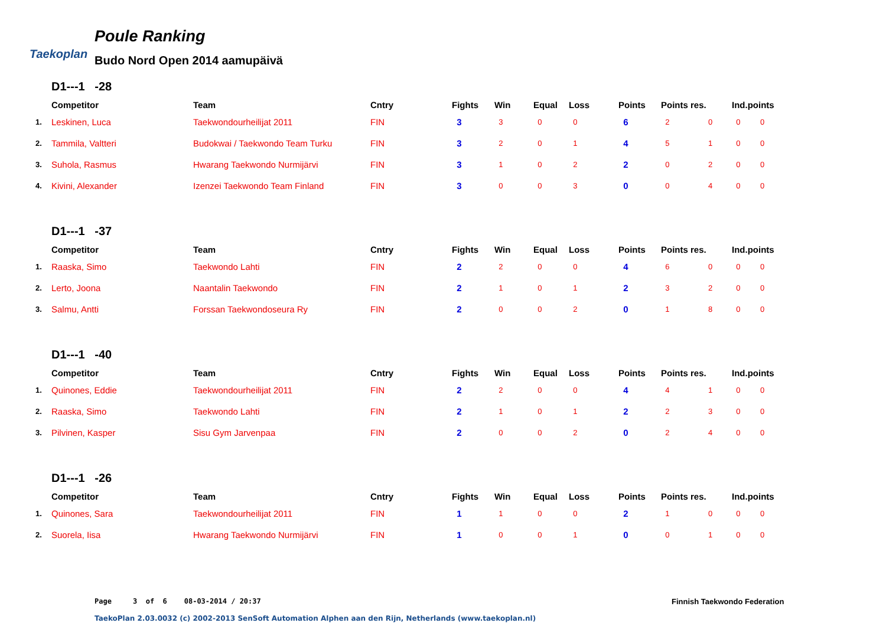Taekoplan
Poule Ranking
Budo Nord Open 2014 aamupäivä
D1---1 -28
| | Competitor | Team | Cntry | Fights | Win | Equal | Loss | Points | Points res. | | Ind.points | |
| --- | --- | --- | --- | --- | --- | --- | --- | --- | --- | --- | --- | --- |
| 1. | Leskinen, Luca | Taekwondourheilijat 2011 | FIN | 3 | 3 | 0 | 0 | 6 | 2 | 0 | 0 | 0 |
| 2. | Tammila, Valtteri | Budokwai / Taekwondo Team Turku | FIN | 3 | 2 | 0 | 1 | 4 | 5 | 1 | 0 | 0 |
| 3. | Suhola, Rasmus | Hwarang Taekwondo Nurmijärvi | FIN | 3 | 1 | 0 | 2 | 2 | 0 | 2 | 0 | 0 |
| 4. | Kivini, Alexander | Izenzei Taekwondo Team Finland | FIN | 3 | 0 | 0 | 3 | 0 | 0 | 4 | 0 | 0 |
D1---1 -37
| | Competitor | Team | Cntry | Fights | Win | Equal | Loss | Points | Points res. | | Ind.points | |
| --- | --- | --- | --- | --- | --- | --- | --- | --- | --- | --- | --- | --- |
| 1. | Raaska, Simo | Taekwondo Lahti | FIN | 2 | 2 | 0 | 0 | 4 | 6 | 0 | 0 | 0 |
| 2. | Lerto, Joona | Naantalin Taekwondo | FIN | 2 | 1 | 0 | 1 | 2 | 3 | 2 | 0 | 0 |
| 3. | Salmu, Antti | Forssan Taekwondoseura Ry | FIN | 2 | 0 | 0 | 2 | 0 | 1 | 8 | 0 | 0 |
D1---1 -40
| | Competitor | Team | Cntry | Fights | Win | Equal | Loss | Points | Points res. | | Ind.points | |
| --- | --- | --- | --- | --- | --- | --- | --- | --- | --- | --- | --- | --- |
| 1. | Quinones, Eddie | Taekwondourheilijat 2011 | FIN | 2 | 2 | 0 | 0 | 4 | 4 | 1 | 0 | 0 |
| 2. | Raaska, Simo | Taekwondo Lahti | FIN | 2 | 1 | 0 | 1 | 2 | 2 | 3 | 0 | 0 |
| 3. | Pilvinen, Kasper | Sisu Gym Jarvenpaa | FIN | 2 | 0 | 0 | 2 | 0 | 2 | 4 | 0 | 0 |
D1---1 -26
| | Competitor | Team | Cntry | Fights | Win | Equal | Loss | Points | Points res. | | Ind.points | |
| --- | --- | --- | --- | --- | --- | --- | --- | --- | --- | --- | --- | --- |
| 1. | Quinones, Sara | Taekwondourheilijat 2011 | FIN | 1 | 1 | 0 | 0 | 2 | 1 | 0 | 0 | 0 |
| 2. | Suorela, Iisa | Hwarang Taekwondo Nurmijärvi | FIN | 1 | 0 | 0 | 1 | 0 | 0 | 1 | 0 | 0 |
Page 3 of 6 08-03-2014 / 20:37
Finnish Taekwondo Federation
TaekoPlan 2.03.0032 (c) 2002-2013 SenSoft Automation Alphen aan den Rijn, Netherlands (www.taekoplan.nl)